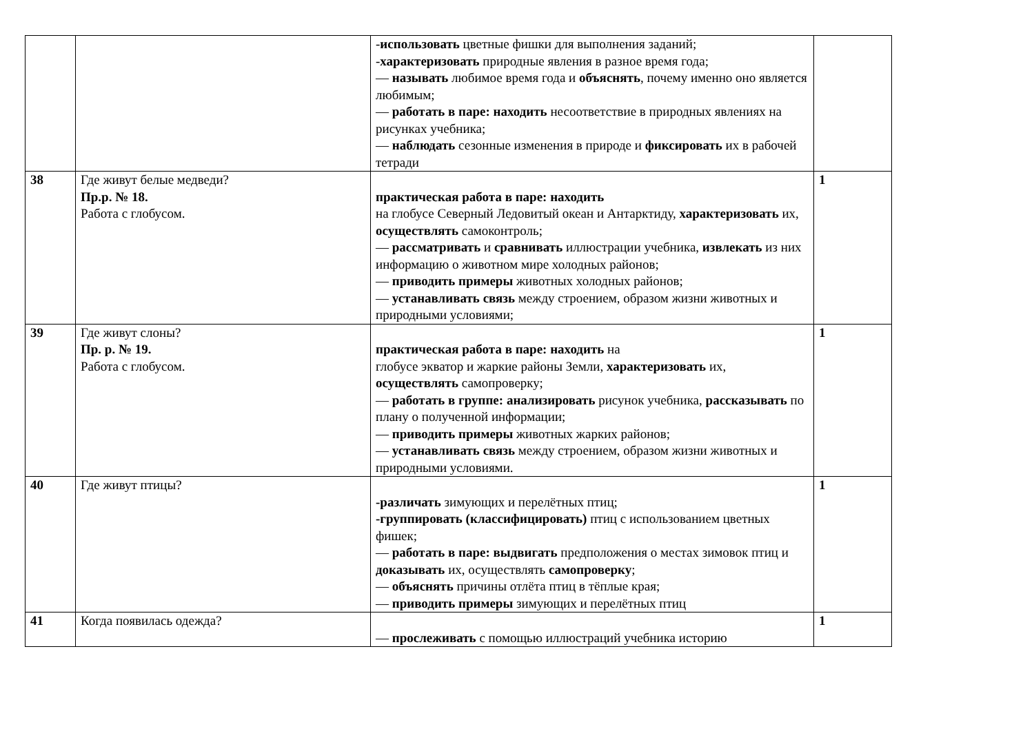| | | - использовать цветные фишки для выполнения заданий; - характеризовать природные явления в разное время года; — называть любимое время года и объяснять , почему именно оно является любимым; — работать в паре: находить несоответствие в природных явлениях на рисунках учебника; — наблюдать сезонные изменения в природе и фиксировать их в рабочей тетради | |
| 38 | Где живут белые медведи? Пр.р. № 18. Работа с глобусом. | практическая работа в паре: находить на глобусе Северный Ледовитый океан и Антарктиду, характеризовать их, осуществлять самоконтроль; — рассматривать и сравнивать иллюстрации учебника, извлекать из них информацию о животном мире холодных районов; — приводить примеры животных холодных районов; — устанавливать связь между строением, образом жизни животных и природными условиями; | 1 |
| 39 | Где живут слоны? Пр. р. № 19. Работа с глобусом. | практическая работа в паре: находить на глобусе экватор и жаркие районы Земли, характеризовать их, осуществлять самопроверку; — работать в группе: анализировать рисунок учебника, рассказывать по плану о полученной информации; — приводить примеры животных жарких районов; — устанавливать связь между строением, образом жизни животных и природными условиями. | 1 |
| 40 | Где живут птицы? | -различать зимующих и перелётных птиц; -группировать (классифицировать) птиц с использованием цветных фишек; — работать в паре: выдвигать предположения о местах зимовок птиц и доказывать их, осуществлять самопроверку ; — объяснять причины отлёта птиц в тёплые края; — приводить примеры зимующих и перелётных птиц | 1 |
| 41 | Когда появилась одежда? | — прослеживать с помощью иллюстраций учебника историю | 1 |